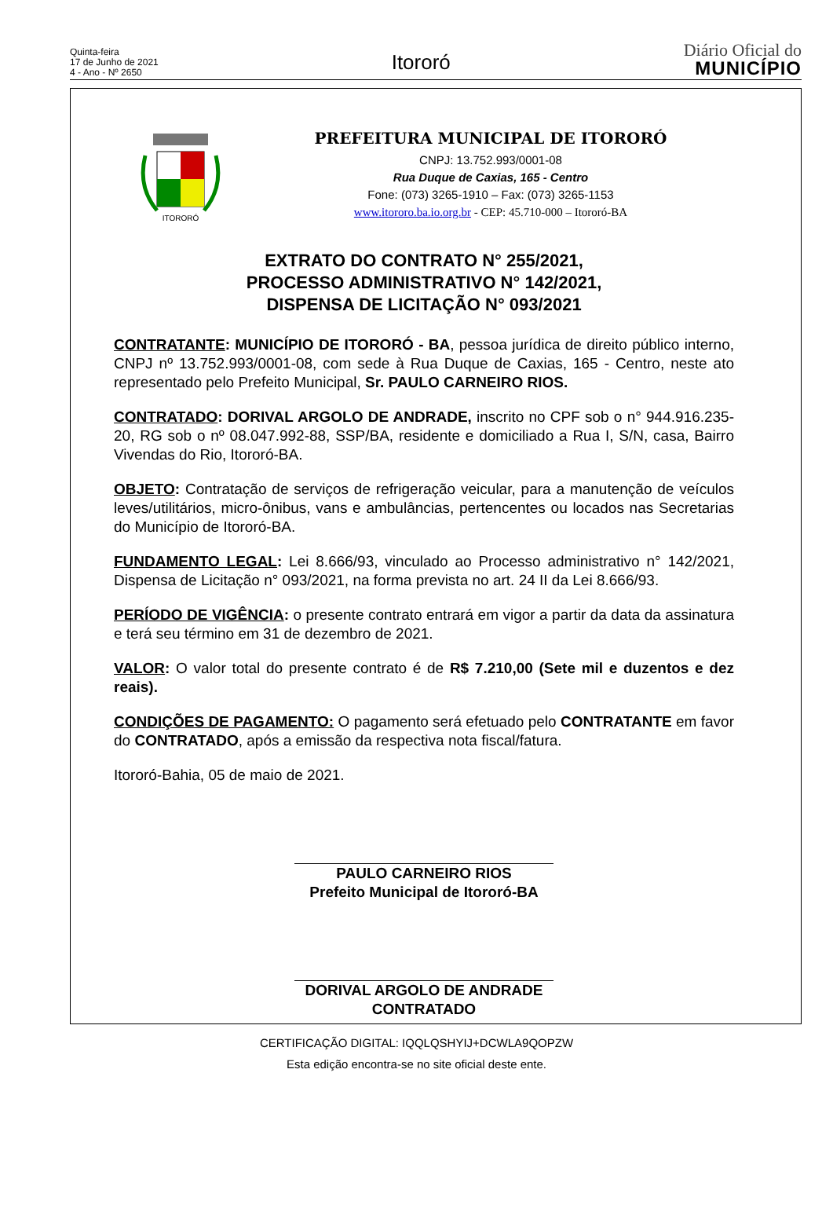Quinta-feira
17 de Junho de 2021
4 - Ano - Nº 2650
Itororó
Diário Oficial do
MUNICÍPIO
ITORORÓ
PREFEITURA MUNICIPAL DE ITORORÓ
CNPJ: 13.752.993/0001-08
Rua Duque de Caxias, 165 - Centro
Fone: (073) 3265-1910 – Fax: (073) 3265-1153
www.itororo.ba.io.org.br - CEP: 45.710-000 – Itororó-BA
EXTRATO DO CONTRATO N° 255/2021,
PROCESSO ADMINISTRATIVO N° 142/2021,
DISPENSA DE LICITAÇÃO N° 093/2021
CONTRATANTE: MUNICÍPIO DE ITORORÓ - BA, pessoa jurídica de direito público interno, CNPJ nº 13.752.993/0001-08, com sede à Rua Duque de Caxias, 165 - Centro, neste ato representado pelo Prefeito Municipal, Sr. PAULO CARNEIRO RIOS.
CONTRATADO: DORIVAL ARGOLO DE ANDRADE, inscrito no CPF sob o n° 944.916.235-20, RG sob o nº 08.047.992-88, SSP/BA, residente e domiciliado a Rua I, S/N, casa, Bairro Vivendas do Rio, Itororó-BA.
OBJETO: Contratação de serviços de refrigeração veicular, para a manutenção de veículos leves/utilitários, micro-ônibus, vans e ambulâncias, pertencentes ou locados nas Secretarias do Município de Itororó-BA.
FUNDAMENTO LEGAL: Lei 8.666/93, vinculado ao Processo administrativo n° 142/2021, Dispensa de Licitação n° 093/2021, na forma prevista no art. 24 II da Lei 8.666/93.
PERÍODO DE VIGÊNCIA: o presente contrato entrará em vigor a partir da data da assinatura e terá seu término em 31 de dezembro de 2021.
VALOR: O valor total do presente contrato é de R$ 7.210,00 (Sete mil e duzentos e dez reais).
CONDIÇÕES DE PAGAMENTO: O pagamento será efetuado pelo CONTRATANTE em favor do CONTRATADO, após a emissão da respectiva nota fiscal/fatura.
Itororó-Bahia, 05 de maio de 2021.
PAULO CARNEIRO RIOS
Prefeito Municipal de Itororó-BA
DORIVAL ARGOLO DE ANDRADE
CONTRATADO
CERTIFICAÇÃO DIGITAL: IQQLQSHYIJ+DCWLA9QOPZW
Esta edição encontra-se no site oficial deste ente.